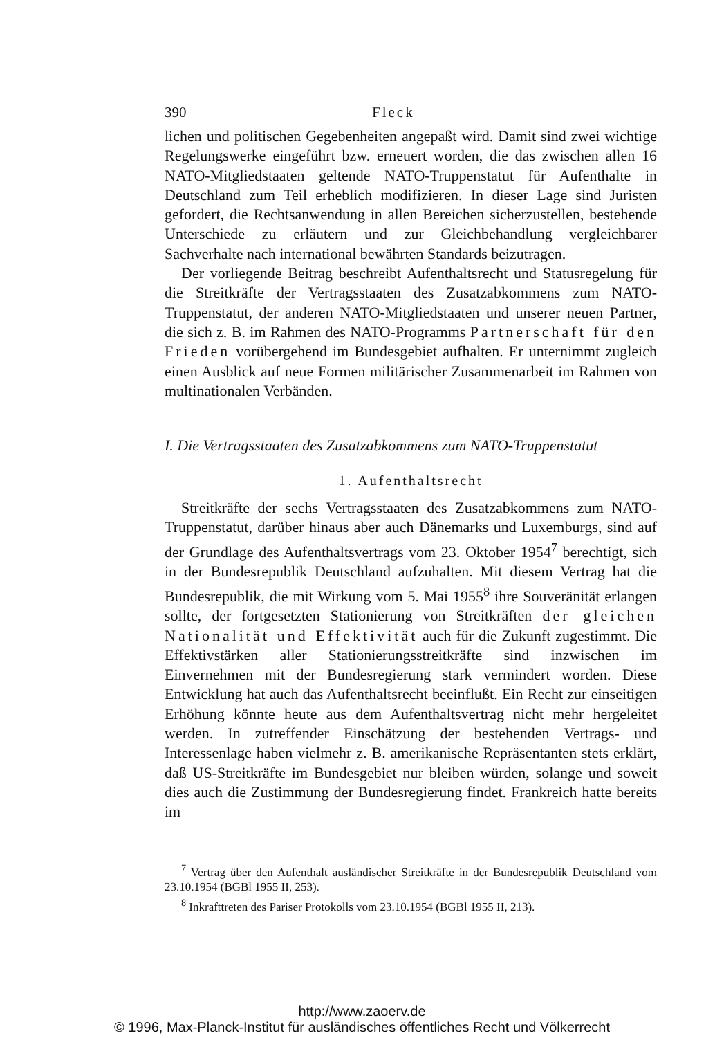390 Fleck
lichen und politischen Gegebenheiten angepaßt wird. Damit sind zwei wichtige Regelungswerke eingeführt bzw. erneuert worden, die das zwischen allen 16 NATO-Mitgliedstaaten geltende NATO-Truppenstatut für Aufenthalte in Deutschland zum Teil erheblich modifizieren. In dieser Lage sind Juristen gefordert, die Rechtsanwendung in allen Bereichen sicherzustellen, bestehende Unterschiede zu erläutern und zur Gleichbehandlung vergleichbarer Sachverhalte nach international bewährten Standards beizutragen.
Der vorliegende Beitrag beschreibt Aufenthaltsrecht und Statusregelung für die Streitkräfte der Vertragsstaaten des Zusatzabkommens zum NATO-Truppenstatut, der anderen NATO-Mitgliedstaaten und unserer neuen Partner, die sich z. B. im Rahmen des NATO-Programms Partnerschaft für den Frieden vorübergehend im Bundesgebiet aufhalten. Er unternimmt zugleich einen Ausblick auf neue Formen militärischer Zusammenarbeit im Rahmen von multinationalen Verbänden.
I. Die Vertragsstaaten des Zusatzabkommens zum NATO-Truppenstatut
1. Aufenthaltsrecht
Streitkräfte der sechs Vertragsstaaten des Zusatzabkommens zum NATO-Truppenstatut, darüber hinaus aber auch Dänemarks und Luxemburgs, sind auf der Grundlage des Aufenthaltsvertrags vom 23. Oktober 1954<sup>7</sup> berechtigt, sich in der Bundesrepublik Deutschland aufzuhalten. Mit diesem Vertrag hat die Bundesrepublik, die mit Wirkung vom 5. Mai 1955<sup>8</sup> ihre Souveränität erlangen sollte, der fortgesetzten Stationierung von Streitkräften der gleichen Nationalität und Effektivität auch für die Zukunft zugestimmt. Die Effektivstärken aller Stationierungsstreitkräfte sind inzwischen im Einvernehmen mit der Bundesregierung stark vermindert worden. Diese Entwicklung hat auch das Aufenthaltsrecht beeinflußt. Ein Recht zur einseitigen Erhöhung könnte heute aus dem Aufenthaltsvertrag nicht mehr hergeleitet werden. In zutreffender Einschätzung der bestehenden Vertrags- und Interessenlage haben vielmehr z. B. amerikanische Repräsentanten stets erklärt, daß US-Streitkräfte im Bundesgebiet nur bleiben würden, solange und soweit dies auch die Zustimmung der Bundesregierung findet. Frankreich hatte bereits im
<sup>7</sup> Vertrag über den Aufenthalt ausländischer Streitkräfte in der Bundesrepublik Deutschland vom 23.10.1954 (BGBl 1955 II, 253).
<sup>8</sup> Inkrafttreten des Pariser Protokolls vom 23.10.1954 (BGBl 1955 II, 213).
http://www.zaoerv.de
© 1996, Max-Planck-Institut für ausländisches öffentliches Recht und Völkerrecht